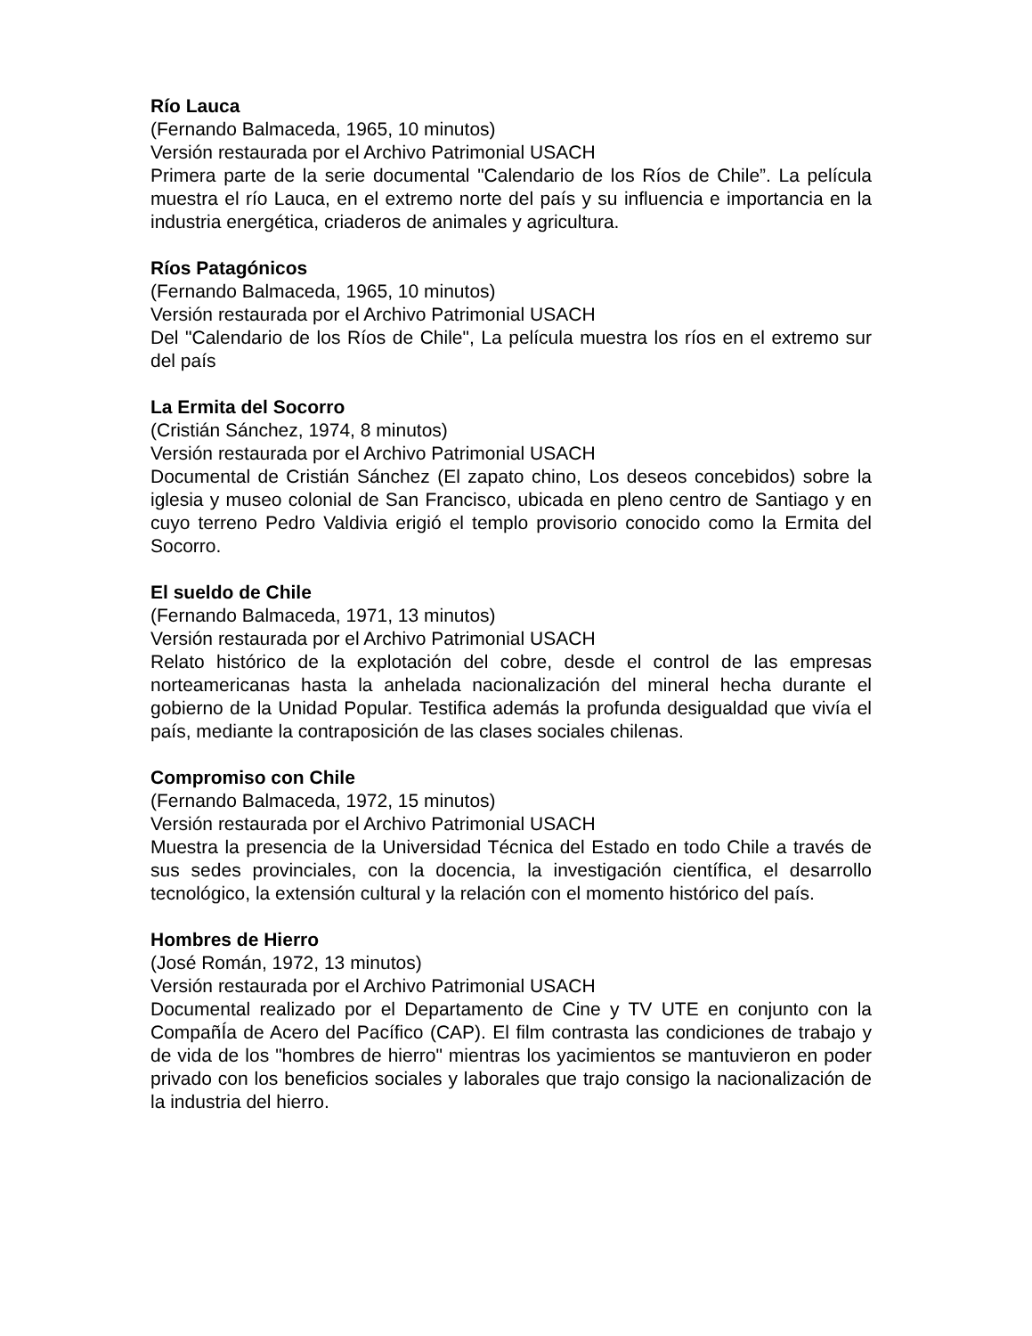Río Lauca
(Fernando Balmaceda, 1965, 10 minutos)
Versión restaurada por el Archivo Patrimonial USACH
Primera parte de la serie documental "Calendario de los Ríos de Chile”. La película muestra el río Lauca, en el extremo norte del país y su influencia e importancia en la industria energética, criaderos de animales y agricultura.
Ríos Patagónicos
(Fernando Balmaceda, 1965, 10 minutos)
Versión restaurada por el Archivo Patrimonial USACH
Del "Calendario de los Ríos de Chile", La película muestra los ríos en el extremo sur del país
La Ermita del Socorro
(Cristián Sánchez, 1974, 8 minutos)
Versión restaurada por el Archivo Patrimonial USACH
Documental de Cristián Sánchez (El zapato chino, Los deseos concebidos) sobre la iglesia y museo colonial de San Francisco, ubicada en pleno centro de Santiago y en cuyo terreno Pedro Valdivia erigió el templo provisorio conocido como la Ermita del Socorro.
El sueldo de Chile
(Fernando Balmaceda, 1971, 13 minutos)
Versión restaurada por el Archivo Patrimonial USACH
Relato histórico de la explotación del cobre, desde el control de las empresas norteamericanas hasta la anhelada nacionalización del mineral hecha durante el gobierno de la Unidad Popular. Testifica además la profunda desigualdad que vivía el país, mediante la contraposición de las clases sociales chilenas.
Compromiso con Chile
(Fernando Balmaceda, 1972, 15 minutos)
Versión restaurada por el Archivo Patrimonial USACH
Muestra la presencia de la Universidad Técnica del Estado en todo Chile a través de sus sedes provinciales, con la docencia, la investigación científica, el desarrollo tecnológico, la extensión cultural y la relación con el momento histórico del país.
Hombres de Hierro
(José Román, 1972, 13 minutos)
Versión restaurada por el Archivo Patrimonial USACH
Documental realizado por el Departamento de Cine y TV UTE en conjunto con la CompañÍa de Acero del Pacífico (CAP). El film contrasta las condiciones de trabajo y de vida de los "hombres de hierro" mientras los yacimientos se mantuvieron en poder privado con los beneficios sociales y laborales que trajo consigo la nacionalización de la industria del hierro.